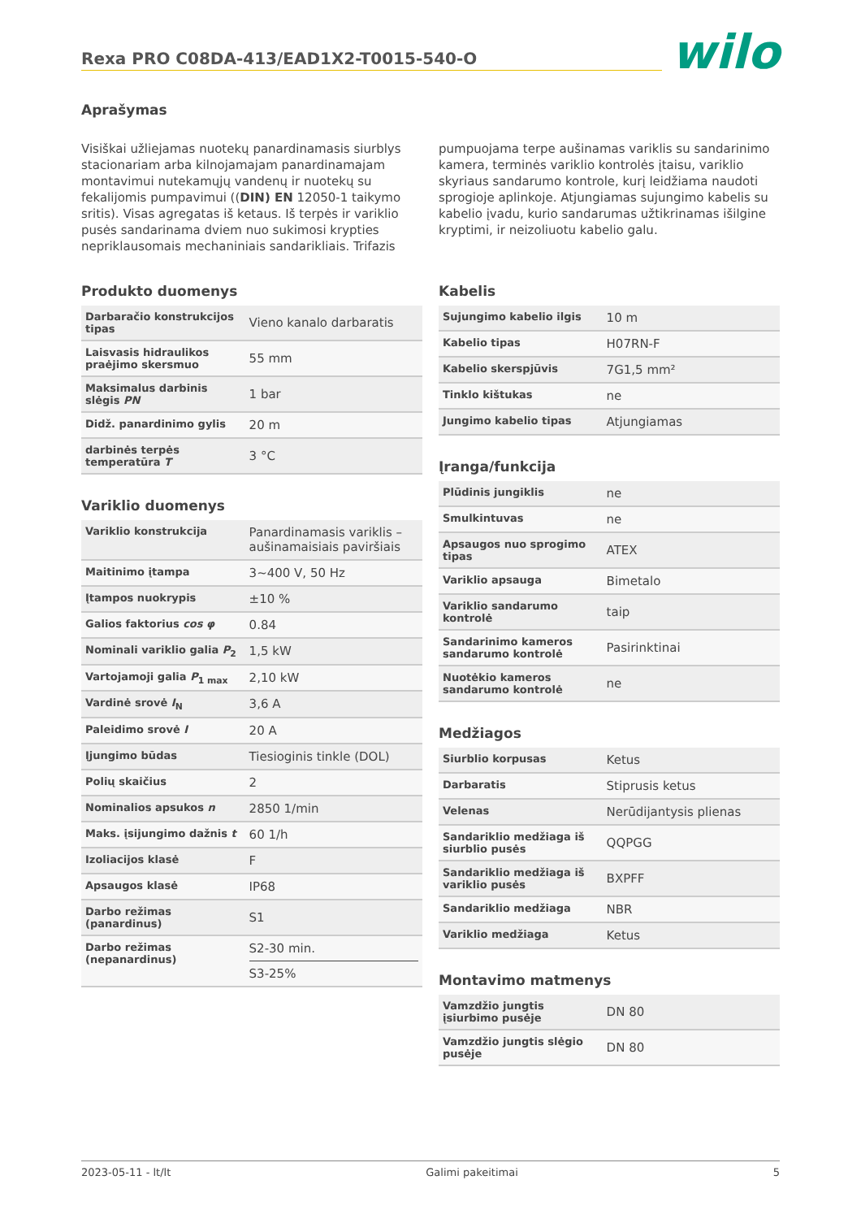Rexa PRO C08DA-413/EAD1X2-T0015-540-O
wilo
Aprašymas
Visiškai užliejamas nuotekų panardinamasis siurblys stacionariam arba kilnojamajam panardinamajam montavimui nutekamųjų vandenų ir nuotekų su fekalijomis pumpavimui ((DIN) EN 12050-1 taikymo sritis). Visas agregatas iš ketaus. Iš terpės ir variklio pusės sandarinama dviem nuo sukimosi krypties nepriklausomais mechaniniais sandarikliais. Trifazis
pumpuojama terpe aušinamas variklis su sandarinimo kamera, terminės variklio kontrolės įtaisu, variklio skyriaus sandarumo kontrole, kurį leidžiama naudoti sprogioje aplinkoje. Atjungiamas sujungimo kabelis su kabelio įvadu, kurio sandarumas užtikrinamas išilgine kryptimi, ir neizoliuotu kabelio galu.
Produkto duomenys
| Darbaračio konstrukcijos tipas | Vieno kanalo darbaratis |
| Laisvasis hidraulikos praėjimo skersmuo | 55 mm |
| Maksimalus darbinis slėgis PN | 1 bar |
| Didž. panardinimo gylis | 20 m |
| darbinės terpės temperatūra T | 3 °C |
Variklio duomenys
| Variklio konstrukcija | Panardinamasis variklis – aušinamaisiais paviršiais |
| Maitinimo įtampa | 3~400 V, 50 Hz |
| Įtampos nuokrypis | ±10 % |
| Galios faktorius cos φ | 0.84 |
| Nominali variklio galia P<sub>2</sub> | 1,5 kW |
| Vartojamoji galia P<sub>1 max</sub> | 2,10 kW |
| Vardinė srovė I<sub>N</sub> | 3,6 A |
| Paleidimo srovė I | 20 A |
| Įjungimo būdas | Tiesioginis tinkle (DOL) |
| Polių skaičius | 2 |
| Nominalios apsukos n | 2850 1/min |
| Maks. įsijungimo dažnis t | 60 1/h |
| Izoliacijos klasė | F |
| Apsaugos klasė | IP68 |
| Darbo režimas (panardinus) | S1 |
| Darbo režimas (nepanardinus) | S2-30 min. S3-25% |
Kabelis
| Sujungimo kabelio ilgis | 10 m |
| Kabelio tipas | H07RN-F |
| Kabelio skerspjūvis | 7G1,5 mm² |
| Tinklo kištukas | ne |
| Jungimo kabelio tipas | Atjungiamas |
Įranga/funkcija
| Plūdinis jungiklis | ne |
| Smulkintuvas | ne |
| Apsaugos nuo sprogimo tipas | ATEX |
| Variklio apsauga | Bimetalo |
| Variklio sandarumo kontrolė | taip |
| Sandarinimo kameros sandarumo kontrolė | Pasirinktinai |
| Nuotėkio kameros sandarumo kontrolė | ne |
Medžiagos
| Siurblio korpusas | Ketus |
| Darbaratis | Stiprusis ketus |
| Velenas | Nerūdijantysis plienas |
| Sandariklio medžiaga iš siurblio pusės | QQPGG |
| Sandariklio medžiaga iš variklio pusės | BXPFF |
| Sandariklio medžiaga | NBR |
| Variklio medžiaga | Ketus |
Montavimo matmenys
| Vamzdžio jungtis įsiurbimo pusėje | DN 80 |
| Vamzdžio jungtis slėgio pusėje | DN 80 |
2023-05-11 - lt/lt Galimi pakeitimai 5